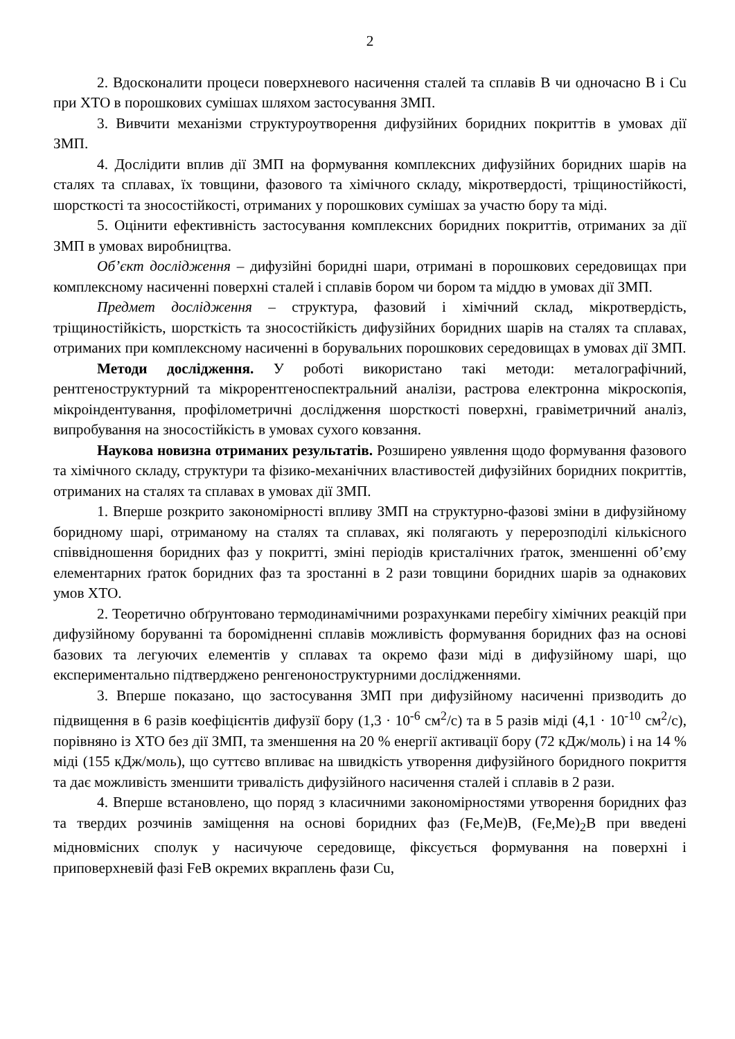2
2. Вдосконалити процеси поверхневого насичення сталей та сплавів В чи одночасно В і Cu при ХТО в порошкових сумішах шляхом застосування ЗМП.
3. Вивчити механізми структуроутворення дифузійних боридних покриттів в умовах дії ЗМП.
4. Дослідити вплив дії ЗМП на формування комплексних дифузійних боридних шарів на сталях та сплавах, їх товщини, фазового та хімічного складу, мікротвердості, тріщиностійкості, шорсткості та зносостійкості, отриманих у порошкових сумішах за участю бору та міді.
5. Оцінити ефективність застосування комплексних боридних покриттів, отриманих за дії ЗМП в умовах виробництва.
Об’єкт дослідження – дифузійні боридні шари, отримані в порошкових середовищах при комплексному насиченні поверхні сталей і сплавів бором чи бором та міддю в умовах дії ЗМП.
Предмет дослідження – структура, фазовий і хімічний склад, мікротвердість, тріщиностійкість, шорсткість та зносостійкість дифузійних боридних шарів на сталях та сплавах, отриманих при комплексному насиченні в борувальних порошкових середовищах в умовах дії ЗМП.
Методи дослідження. У роботі використано такі методи: металографічний, рентгеноструктурний та мікрорентгеноспектральний аналізи, растрова електронна мікроскопія, мікроіндентування, профілометричні дослідження шорсткості поверхні, гравіметричний аналіз, випробування на зносостійкість в умовах сухого ковзання.
Наукова новизна отриманих результатів. Розширено уявлення щодо формування фазового та хімічного складу, структури та фізико-механічних властивостей дифузійних боридних покриттів, отриманих на сталях та сплавах в умовах дії ЗМП.
1. Вперше розкрито закономірності впливу ЗМП на структурно-фазові зміни в дифузійному боридному шарі, отриманому на сталях та сплавах, які полягають у перерозподілі кількісного співвідношення боридних фаз у покритті, зміні періодів кристалічних ґраток, зменшенні об’єму елементарних ґраток боридних фаз та зростанні в 2 рази товщини боридних шарів за однакових умов ХТО.
2. Теоретично обґрунтовано термодинамічними розрахунками перебігу хімічних реакцій при дифузійному боруванні та боромідненні сплавів можливість формування боридних фаз на основі базових та легуючих елементів у сплавах та окремо фази міді в дифузійному шарі, що експериментально підтверджено ренгеноноструктурними дослідженнями.
3. Вперше показано, що застосування ЗМП при дифузійному насиченні призводить до підвищення в 6 разів коефіцієнтів дифузії бору (1,3 · 10<sup>-6</sup> см<sup>2</sup>/с) та в 5 разів міді (4,1 · 10<sup>-10</sup> см<sup>2</sup>/с), порівняно із ХТО без дії ЗМП, та зменшення на 20 % енергії активації бору (72 кДж/моль) і на 14 % міді (155 кДж/моль), що суттєво впливає на швидкість утворення дифузійного боридного покриття та дає можливість зменшити тривалість дифузійного насичення сталей і сплавів в 2 рази.
4. Вперше встановлено, що поряд з класичними закономірностями утворення боридних фаз та твердих розчинів заміщення на основі боридних фаз (Fe,Me)B, (Fe,Me)<sub>2</sub>B при введені мідновмісних сполук у насичуюче середовище, фіксується формування на поверхні і приповерхневій фазі FeB окремих вкраплень фази Cu,